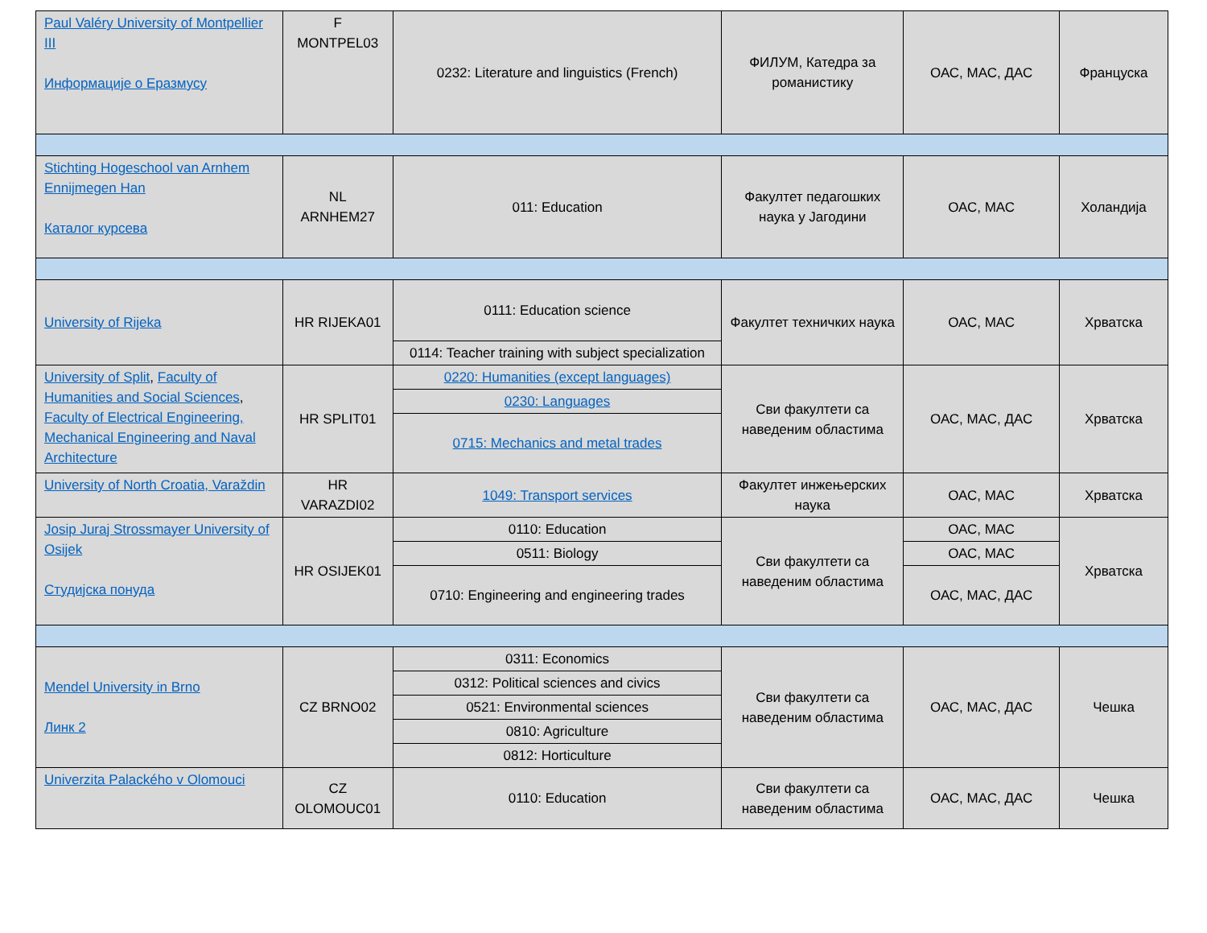| Paul Valéry University of Montpellier III Информације о Еразмусу | F MONTPEL03 | 0232: Literature and linguistics (French) | ФИЛУМ, Катедра за романистику | ОАС, МАС, ДАС | Француска |
| Stichting Hogeschool van Arnhem Ennijmegen Han Каталог курсева | NL ARNHEM27 | 011: Education | Факултет педагошких наука у Јагодини | ОАС, МАС | Холандија |
| University of Rijeka | HR RIJEKA01 | 0111: Education science | Факултет техничких наука | ОАС, МАС | Хрватска |
| | | 0114: Teacher training with subject specialization | | | |
| University of Split , Faculty of Humanities and Social Sciences , Faculty of Electrical Engineering, Mechanical Engineering and Naval Architecture | HR SPLIT01 | 0220: Humanities (except languages) | Сви факултети са наведеним областима | ОАС, МАС, ДАС | Хрватска |
| | | 0230: Languages | | | |
| | | 0715: Mechanics and metal trades | | | |
| University of North Croatia, Varaždin | HR VARAZDI02 | 1049: Transport services | Факултет инжењерских наука | ОАС, МАС | Хрватска |
| Josip Juraj Strossmayer University of Osijek Студијска понуда | HR OSIJEK01 | 0110: Education | Сви факултети са наведеним областима | ОАС, МАС | Хрватска |
| | | 0511: Biology | | ОАС, МАС | |
| | | 0710: Engineering and engineering trades | | ОАС, МАС, ДАС | |
| Mendel University in Brno Линк 2 | CZ BRNO02 | 0311: Economics | Сви факултети са наведеним областима | ОАС, МАС, ДАС | Чешка |
| | | 0312: Political sciences and civics | | | |
| | | 0521: Environmental sciences | | | |
| | | 0810: Agriculture | | | |
| | | 0812: Horticulture | | | |
| Univerzita Palackého v Olomouci | CZ OLOMOUC01 | 0110: Education | Сви факултети са наведеним областима | ОАС, МАС, ДАС | Чешка |